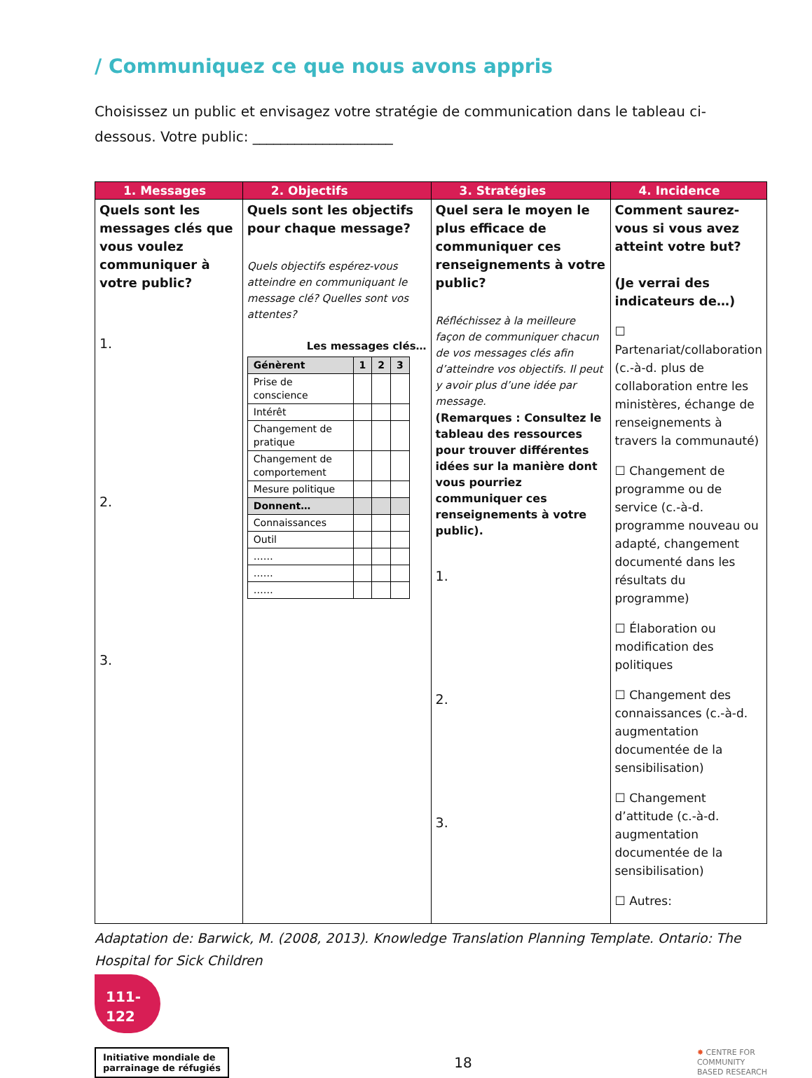/ Communiquez ce que nous avons appris
Choisissez un public et envisagez votre stratégie de communication dans le tableau ci-dessous. Votre public: ____________________
| 1. Messages | 2. Objectifs | 3. Stratégies | 4. Incidence |
| --- | --- | --- | --- |
| Quels sont les messages clés que vous voulez communiquer à votre public? 1. 2. 3. | Quels sont les objectifs pour chaque message? Quels objectifs espérez-vous atteindre en communiquant le message clé? Quelles sont vos attentes? Les messages clés… / Génèrent / 1 / 2 / 3 / / Prise de conscience / / / / / Intérêt / / / / / Changement de pratique / / / / / Changement de comportement / / / / / Mesure politique / / / / / Donnent… / / / / / Connaissances / / / / / Outil / / / / / …… / / / / / …… / / / / / …… / / / / | Quel sera le moyen le plus efficace de communiquer ces renseignements à votre public? Réfléchissez à la meilleure façon de communiquer chacun de vos messages clés afin d’atteindre vos objectifs. Il peut y avoir plus d’une idée par message. (Remarques : Consultez le tableau des ressources pour trouver différentes idées sur la manière dont vous pourriez communiquer ces renseignements à votre public). 1. 2. 3. | Comment saurez-vous si vous avez atteint votre but? (Je verrai des indicateurs de…) ☐ Partenariat/collaboration (c.-à-d. plus de collaboration entre les ministères, échange de renseignements à travers la communauté) ☐ Changement de programme ou de service (c.-à-d. programme nouveau ou adapté, changement documenté dans les résultats du programme) ☐ Élaboration ou modification des politiques ☐ Changement des connaissances (c.-à-d. augmentation documentée de la sensibilisation) ☐ Changement d’attitude (c.-à-d. augmentation documentée de la sensibilisation) ☐ Autres: |
Adaptation de: Barwick, M. (2008, 2013). Knowledge Translation Planning Template. Ontario: The Hospital for Sick Children
111-
122
Initiative mondiale de
parrainage de réfugiés
18
✸ CENTRE FOR
COMMUNITY
BASED RESEARCH